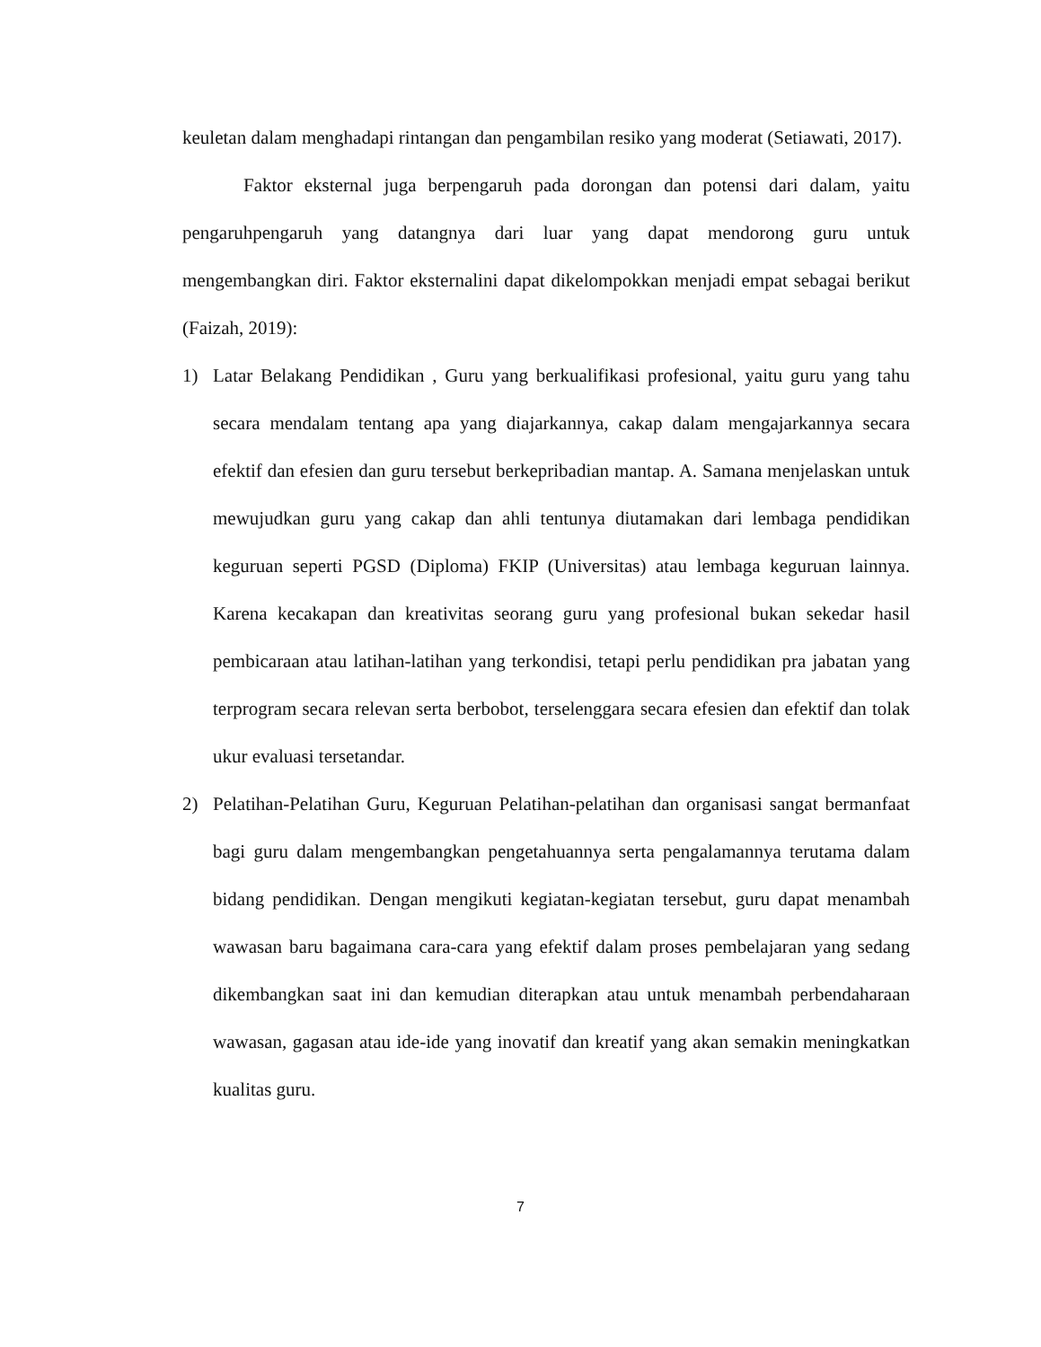keuletan dalam menghadapi rintangan dan pengambilan resiko yang moderat (Setiawati, 2017).
Faktor eksternal juga berpengaruh pada dorongan dan potensi dari dalam, yaitu pengaruhpengaruh yang datangnya dari luar yang dapat mendorong guru untuk mengembangkan diri. Faktor eksternalini dapat dikelompokkan menjadi empat sebagai berikut (Faizah, 2019):
1) Latar Belakang Pendidikan , Guru yang berkualifikasi profesional, yaitu guru yang tahu secara mendalam tentang apa yang diajarkannya, cakap dalam mengajarkannya secara efektif dan efesien dan guru tersebut berkepribadian mantap. A. Samana menjelaskan untuk mewujudkan guru yang cakap dan ahli tentunya diutamakan dari lembaga pendidikan keguruan seperti PGSD (Diploma) FKIP (Universitas) atau lembaga keguruan lainnya. Karena kecakapan dan kreativitas seorang guru yang profesional bukan sekedar hasil pembicaraan atau latihan-latihan yang terkondisi, tetapi perlu pendidikan pra jabatan yang terprogram secara relevan serta berbobot, terselenggara secara efesien dan efektif dan tolak ukur evaluasi tersetandar.
2) Pelatihan-Pelatihan Guru, Keguruan Pelatihan-pelatihan dan organisasi sangat bermanfaat bagi guru dalam mengembangkan pengetahuannya serta pengalamannya terutama dalam bidang pendidikan. Dengan mengikuti kegiatan-kegiatan tersebut, guru dapat menambah wawasan baru bagaimana cara-cara yang efektif dalam proses pembelajaran yang sedang dikembangkan saat ini dan kemudian diterapkan atau untuk menambah perbendaharaan wawasan, gagasan atau ide-ide yang inovatif dan kreatif yang akan semakin meningkatkan kualitas guru.
7